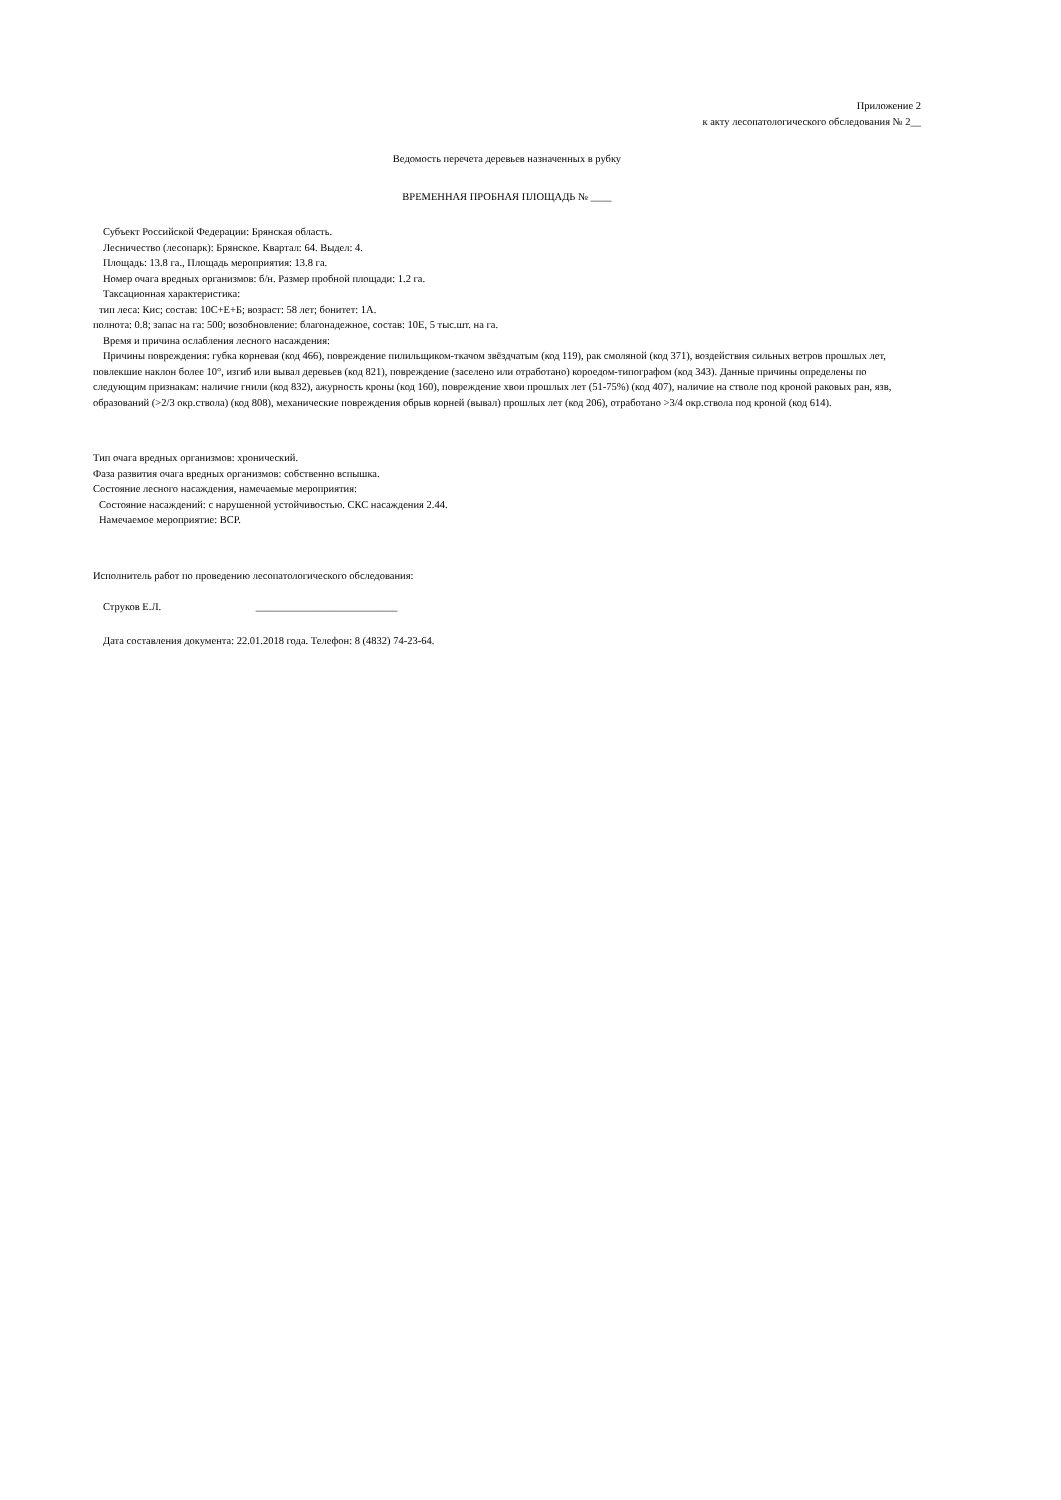Приложение 2
к акту лесопатологического обследования № 2__
Ведомость перечета деревьев назначенных в рубку
ВРЕМЕННАЯ ПРОБНАЯ ПЛОЩАДЬ № ____
Субъект Российской Федерации: Брянская область.
Лесничество (лесопарк): Брянское. Квартал: 64. Выдел: 4.
Площадь: 13.8 га., Площадь мероприятия: 13.8 га.
Номер очага вредных организмов: б/н. Размер пробной площади: 1.2 га.
Таксационная характеристика:
тип леса: Кис; состав: 10С+Е+Б; возраст: 58 лет; бонитет: 1А.
полнота: 0.8; запас на га: 500; возобновление: благонадежное, состав: 10Е, 5 тыс.шт. на га.
Время и причина ослабления лесного насаждения:
Причины повреждения: губка корневая (код 466), повреждение пилильщиком-ткачом звёздчатым (код 119), рак смоляной (код 371), воздействия сильных ветров прошлых лет, повлекшие наклон более 10°, изгиб или вывал деревьев (код 821), повреждение (заселено или отработано) короедом-типографом (код 343). Данные причины определены по следующим признакам: наличие гнили (код 832), ажурность кроны (код 160), повреждение хвои прошлых лет (51-75%) (код 407), наличие на стволе под кроной раковых ран, язв, образований (>2/3 окр.ствола) (код 808), механические повреждения обрыв корней (вывал) прошлых лет (код 206), отработано >3/4 окр.ствола под кроной (код 614).
Тип очага вредных организмов: хронический.
Фаза развития очага вредных организмов: собственно вспышка.
Состояние лесного насаждения, намечаемые мероприятия:
Состояние насаждений: с нарушенной устойчивостью. СКС насаждения 2.44.
Намечаемое мероприятие: ВСР.
Исполнитель работ по проведению лесопатологического обследования:
Струков Е.Л. ___________________________
Дата составления документа: 22.01.2018 года. Телефон: 8 (4832) 74-23-64.